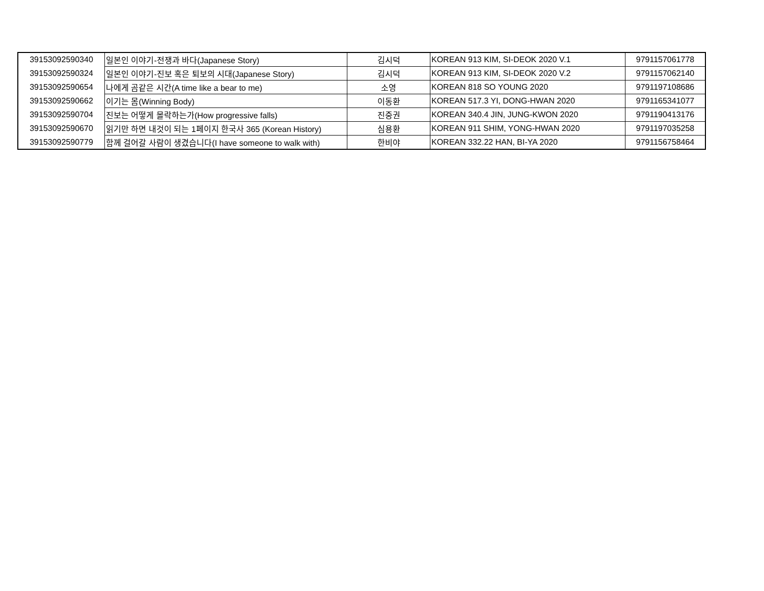| 39153092590340 | 일본인 이야기-전쟁과 바다(Japanese Story) | 김시덕 | KOREAN 913 KIM, SI-DEOK 2020 V.1 | 9791157061778 |
| 39153092590324 | 일본인 이야기-진보 혹은 퇴보의 시대(Japanese Story) | 김시덕 | KOREAN 913 KIM, SI-DEOK 2020 V.2 | 9791157062140 |
| 39153092590654 | 나에게 곰같은 시간(A time like a bear to me) | 소영 | KOREAN 818 SO YOUNG 2020 | 9791197108686 |
| 39153092590662 | 이기는 몸(Winning Body) | 이동환 | KOREAN 517.3 YI, DONG-HWAN 2020 | 9791165341077 |
| 39153092590704 | 진보는 어떻게 몰락하는가(How progressive falls) | 진중권 | KOREAN 340.4 JIN, JUNG-KWON 2020 | 9791190413176 |
| 39153092590670 | 읽기만 하면 내것이 되는 1페이지 한국사 365 (Korean History) | 심용환 | KOREAN 911 SHIM, YONG-HWAN 2020 | 9791197035258 |
| 39153092590779 | 함께 걸어갈 사람이 생겼습니다(I have someone to walk with) | 한비야 | KOREAN 332.22 HAN, BI-YA 2020 | 9791156758464 |